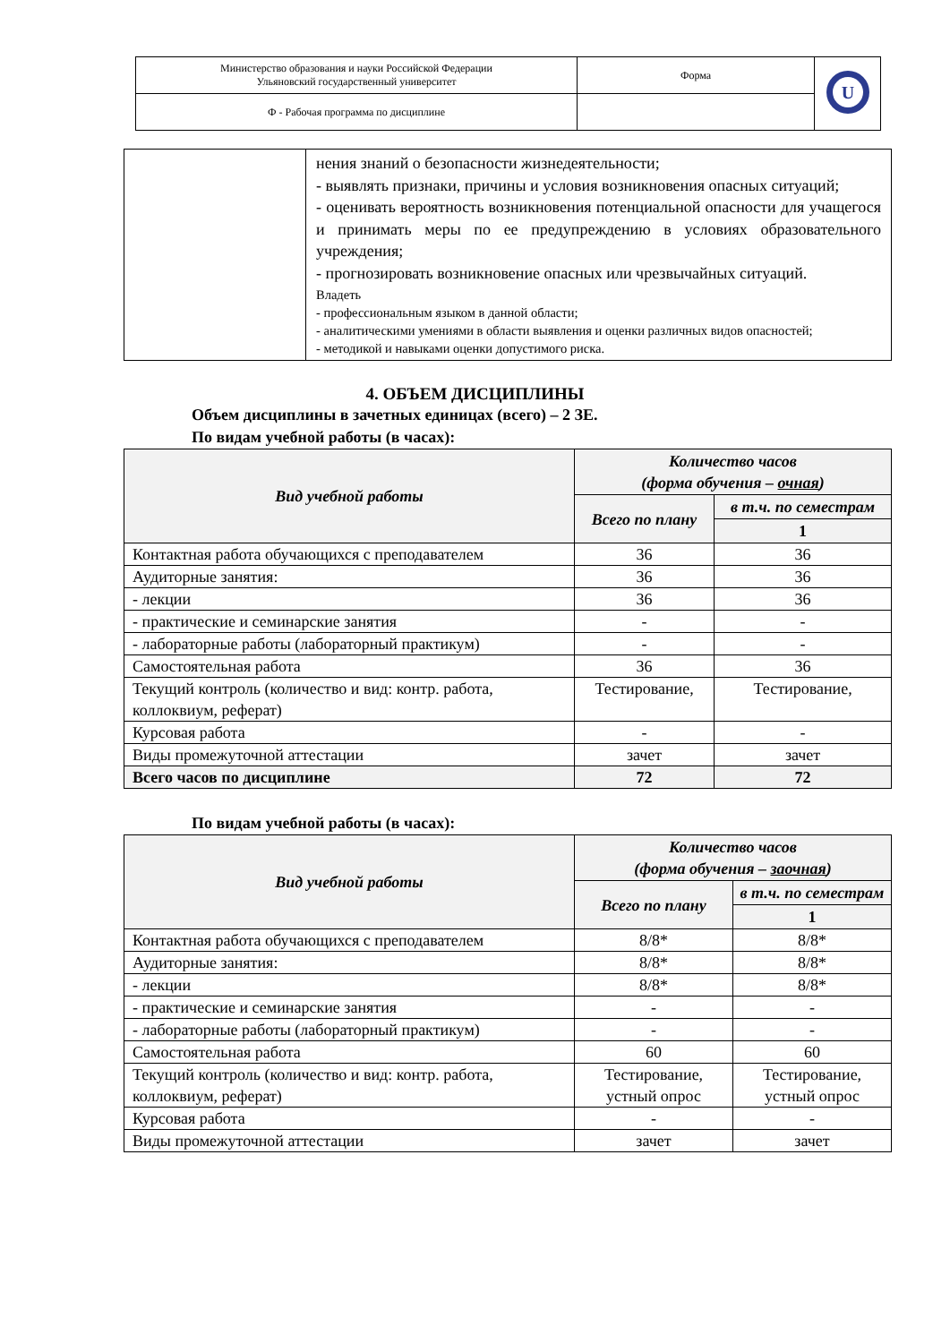| Министерство образования и науки Российской Федерации Ульяновский государственный университет | Форма | U |
| Ф - Рабочая программа по дисциплине | | |
| | нения знаний о безопасности жизнедеятельности; - выявлять признаки, причины и условия возникновения опасных ситуаций; - оценивать вероятность возникновения потенциальной опасности для учащегося и принимать меры по ее предупреждению в условиях образовательного учреждения; - прогнозировать возникновение опасных или чрезвычайных ситуаций. Владеть - профессиональным языком в данной области; - аналитическими умениями в области выявления и оценки различных видов опасностей; - методикой и навыками оценки допустимого риска. |
4. ОБЪЕМ ДИСЦИПЛИНЫ
Объем дисциплины в зачетных единицах (всего) – 2 ЗЕ.
По видам учебной работы (в часах):
| Вид учебной работы | Количество часов (форма обучения – очная ) | |
| --- | --- | --- |
| | Всего по плану | в т.ч. по семестрам |
| | | 1 |
| Контактная работа обучающихся с преподавателем | 36 | 36 |
| Аудиторные занятия: | 36 | 36 |
| - лекции | 36 | 36 |
| - практические и семинарские занятия | - | - |
| - лабораторные работы (лабораторный практикум) | - | - |
| Самостоятельная работа | 36 | 36 |
| Текущий контроль (количество и вид: контр. работа, коллоквиум, реферат) | Тестирование, | Тестирование, |
| Курсовая работа | - | - |
| Виды промежуточной аттестации | зачет | зачет |
| Всего часов по дисциплине | 72 | 72 |
По видам учебной работы (в часах):
| Вид учебной работы | Количество часов (форма обучения – заочная ) | |
| --- | --- | --- |
| | Всего по плану | в т.ч. по семестрам |
| | | 1 |
| Контактная работа обучающихся с преподавателем | 8/8* | 8/8* |
| Аудиторные занятия: | 8/8* | 8/8* |
| - лекции | 8/8* | 8/8* |
| - практические и семинарские занятия | - | - |
| - лабораторные работы (лабораторный практикум) | - | - |
| Самостоятельная работа | 60 | 60 |
| Текущий контроль (количество и вид: контр. работа, коллоквиум, реферат) | Тестирование, устный опрос | Тестирование, устный опрос |
| Курсовая работа | - | - |
| Виды промежуточной аттестации | зачет | зачет |